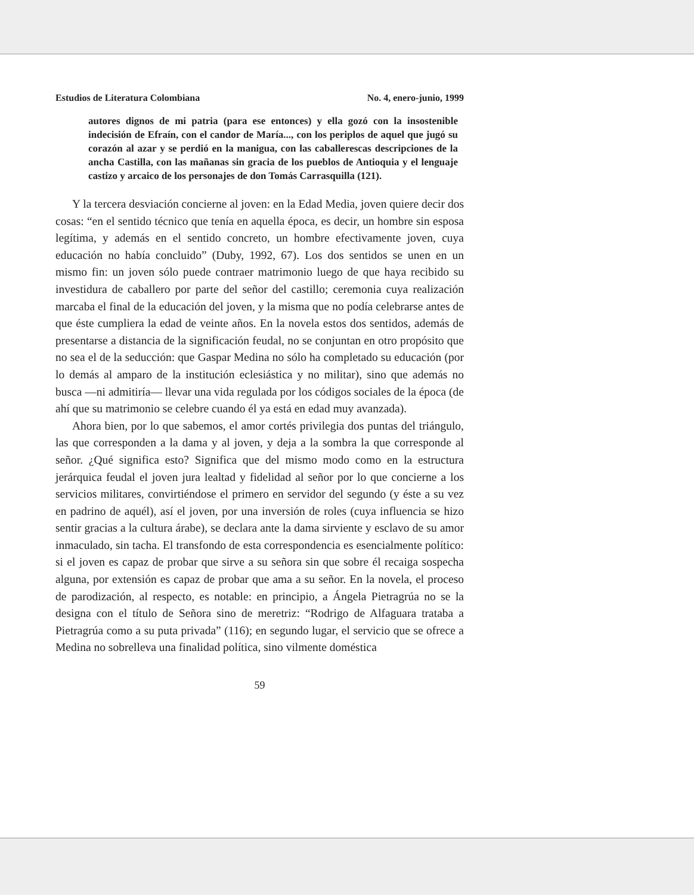Estudios de Literatura Colombiana No. 4, enero-junio, 1999
autores dignos de mi patria (para ese entonces) y ella gozó con la insostenible indecisión de Efraín, con el candor de María..., con los periplos de aquel que jugó su corazón al azar y se perdió en la manigua, con las caballerescas descripciones de la ancha Castilla, con las mañanas sin gracia de los pueblos de Antioquia y el lenguaje castizo y arcaico de los personajes de don Tomás Carrasquilla (121).
Y la tercera desviación concierne al joven: en la Edad Media, joven quiere decir dos cosas: “en el sentido técnico que tenía en aquella época, es decir, un hombre sin esposa legítima, y además en el sentido concreto, un hombre efectivamente joven, cuya educación no había concluido” (Duby, 1992, 67). Los dos sentidos se unen en un mismo fin: un joven sólo puede contraer matrimonio luego de que haya recibido su investidura de caballero por parte del señor del castillo; ceremonia cuya realización marcaba el final de la educación del joven, y la misma que no podía celebrarse antes de que éste cumpliera la edad de veinte años. En la novela estos dos sentidos, además de presentarse a distancia de la significación feudal, no se conjuntan en otro propósito que no sea el de la seducción: que Gaspar Medina no sólo ha completado su educación (por lo demás al amparo de la institución eclesiástica y no militar), sino que además no busca —ni admitiría— llevar una vida regulada por los códigos sociales de la época (de ahí que su matrimonio se celebre cuando él ya está en edad muy avanzada).
Ahora bien, por lo que sabemos, el amor cortés privilegia dos puntas del triángulo, las que corresponden a la dama y al joven, y deja a la sombra la que corresponde al señor. ¿Qué significa esto? Significa que del mismo modo como en la estructura jerárquica feudal el joven jura lealtad y fidelidad al señor por lo que concierne a los servicios militares, convirtiéndose el primero en servidor del segundo (y éste a su vez en padrino de aquél), así el joven, por una inversión de roles (cuya influencia se hizo sentir gracias a la cultura árabe), se declara ante la dama sirviente y esclavo de su amor inmaculado, sin tacha. El transfondo de esta correspondencia es esencialmente político: si el joven es capaz de probar que sirve a su señora sin que sobre él recaiga sospecha alguna, por extensión es capaz de probar que ama a su señor. En la novela, el proceso de parodización, al respecto, es notable: en principio, a Ángela Pietragrúa no se la designa con el título de Señora sino de meretriz: “Rodrigo de Alfaguara trataba a Pietragrúa como a su puta privada” (116); en segundo lugar, el servicio que se ofrece a Medina no sobrelleva una finalidad política, sino vilmente doméstica
59